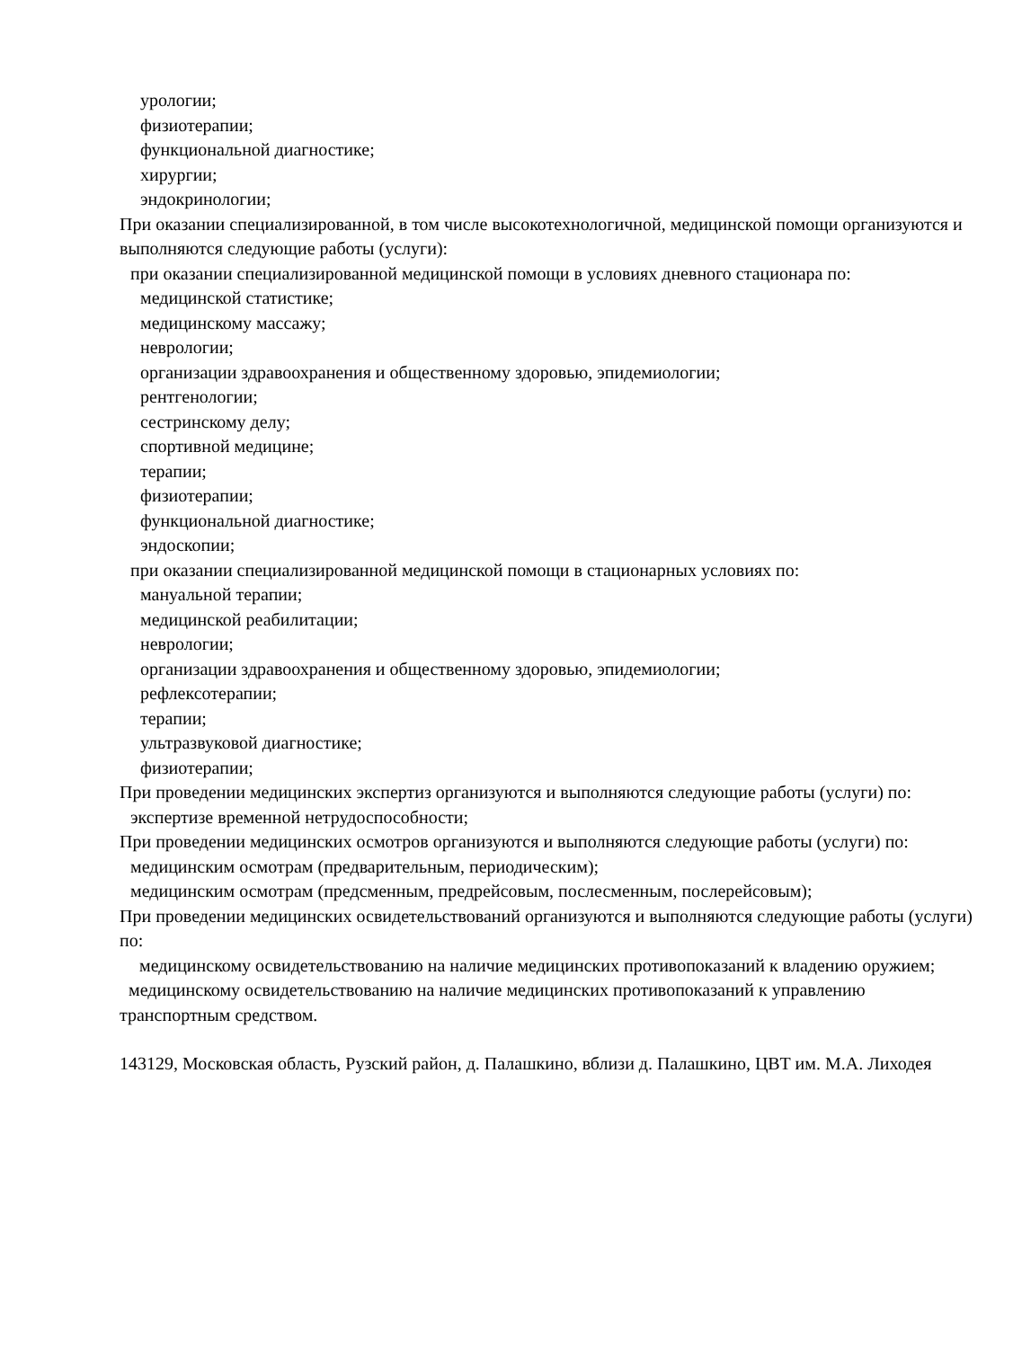урологии;
физиотерапии;
функциональной диагностике;
хирургии;
эндокринологии;
При оказании специализированной, в том числе высокотехнологичной, медицинской помощи организуются и выполняются следующие работы (услуги):
при оказании специализированной медицинской помощи в условиях дневного стационара по:
медицинской статистике;
медицинскому массажу;
неврологии;
организации здравоохранения и общественному здоровью, эпидемиологии;
рентгенологии;
сестринскому делу;
спортивной медицине;
терапии;
физиотерапии;
функциональной диагностике;
эндоскопии;
при оказании специализированной медицинской помощи в стационарных условиях по:
мануальной терапии;
медицинской реабилитации;
неврологии;
организации здравоохранения и общественному здоровью, эпидемиологии;
рефлексотерапии;
терапии;
ультразвуковой диагностике;
физиотерапии;
При проведении медицинских экспертиз организуются и выполняются следующие работы (услуги) по:
экспертизе временной нетрудоспособности;
При проведении медицинских осмотров организуются и выполняются следующие работы (услуги) по:
медицинским осмотрам (предварительным, периодическим);
медицинским осмотрам (предсменным, предрейсовым, послесменным, послерейсовым);
При проведении медицинских освидетельствований организуются и выполняются следующие работы (услуги) по:
медицинскому освидетельствованию на наличие медицинских противопоказаний к владению оружием;
медицинскому освидетельствованию на наличие медицинских противопоказаний к управлению транспортным средством.
143129, Московская область, Рузский район, д. Палашкино, вблизи д. Палашкино, ЦВТ им. М.А. Лиходея